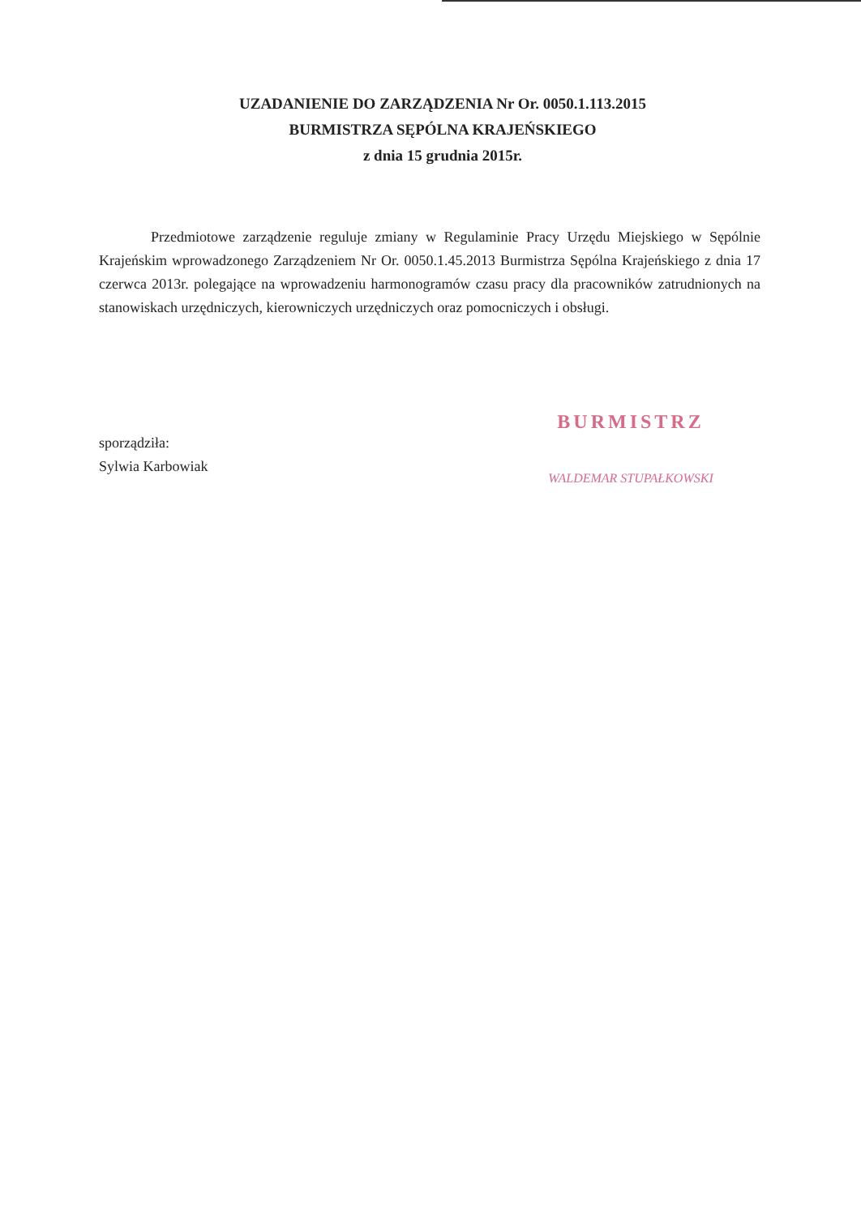UZADANIENIE DO ZARZĄDZENIA Nr Or. 0050.1.113.2015
BURMISTRZA SĘPÓLNA KRAJEŃSKIEGO
z dnia 15 grudnia 2015r.
Przedmiotowe zarządzenie reguluje zmiany w Regulaminie Pracy Urzędu Miejskiego w Sępólnie Krajeńskim wprowadzonego Zarządzeniem Nr Or. 0050.1.45.2013 Burmistrza Sępólna Krajeńskiego z dnia 17 czerwca 2013r. polegające na wprowadzeniu harmonogramów czasu pracy dla pracowników zatrudnionych na stanowiskach urzędniczych, kierowniczych urzędniczych oraz pomocniczych i obsługi.
sporządziła:
Sylwia Karbowiak
BURMISTRZ
WALDEMAR STUPAŁKOWSKI